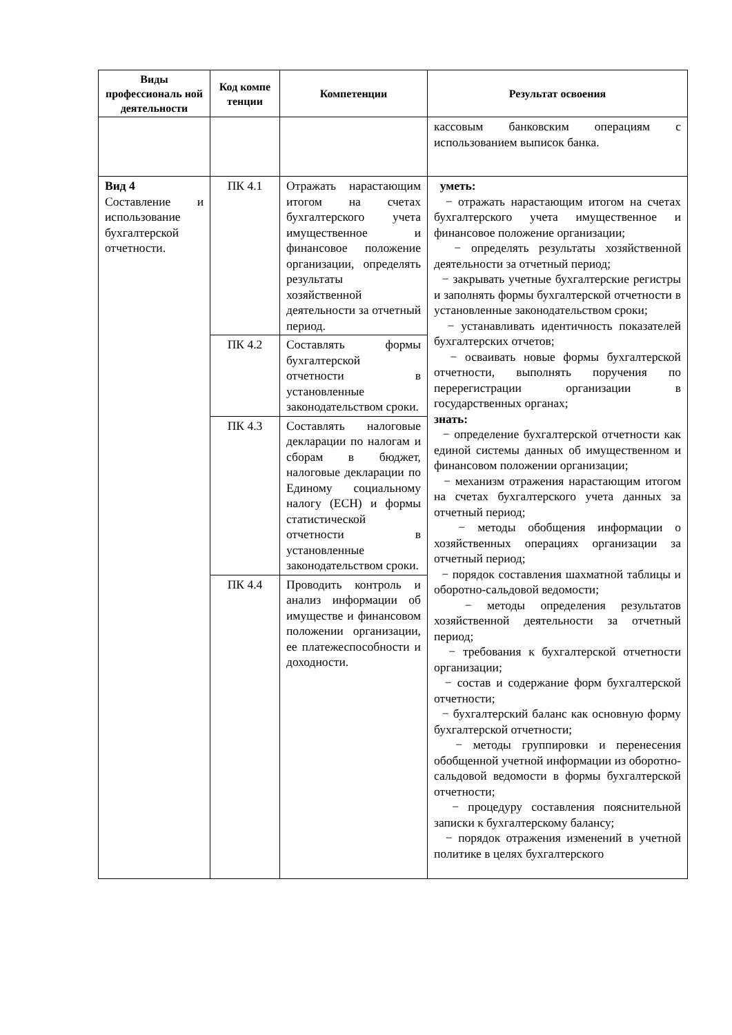| Виды профессиональ ной деятельности | Код компе тенции | Компетенции | Результат освоения |
| --- | --- | --- | --- |
| | | | кассовым банковским операциям с использованием выписок банка. |
| Вид 4 Составление и использование бухгалтерской отчетности. | ПК 4.1 | Отражать нарастающим итогом на счетах бухгалтерского учета имущественное и финансовое положение организации, определять результаты хозяйственной деятельности за отчетный период. | уметь: − отражать нарастающим итогом на счетах бухгалтерского учета имущественное и финансовое положение организации; − определять результаты хозяйственной деятельности за отчетный период; − закрывать учетные бухгалтерские регистры и заполнять формы бухгалтерской отчетности в установленные законодательством сроки; − устанавливать идентичность показателей бухгалтерских отчетов; − осваивать новые формы бухгалтерской отчетности, выполнять поручения по перерегистрации организации в государственных органах; знать: − определение бухгалтерской отчетности как единой системы данных об имущественном и финансовом положении организации; − механизм отражения нарастающим итогом на счетах бухгалтерского учета данных за отчетный период; − методы обобщения информации о хозяйственных операциях организации за отчетный период; − порядок составления шахматной таблицы и оборотно-сальдовой ведомости; − методы определения результатов хозяйственной деятельности за отчетный период; − требования к бухгалтерской отчетности организации; − состав и содержание форм бухгалтерской отчетности; − бухгалтерский баланс как основную форму бухгалтерской отчетности; − методы группировки и перенесения обобщенной учетной информации из оборотно-сальдовой ведомости в формы бухгалтерской отчетности; − процедуру составления пояснительной записки к бухгалтерскому балансу; − порядок отражения изменений в учетной политике в целях бухгалтерского |
| | ПК 4.2 | Составлять формы бухгалтерской отчетности в установленные законодательством сроки. | |
| | ПК 4.3 | Составлять налоговые декларации по налогам и сборам в бюджет, налоговые декларации по Единому социальному налогу (ЕСН) и формы статистической отчетности в установленные законодательством сроки. | |
| | ПК 4.4 | Проводить контроль и анализ информации об имуществе и финансовом положении организации, ее платежеспособности и доходности. | |